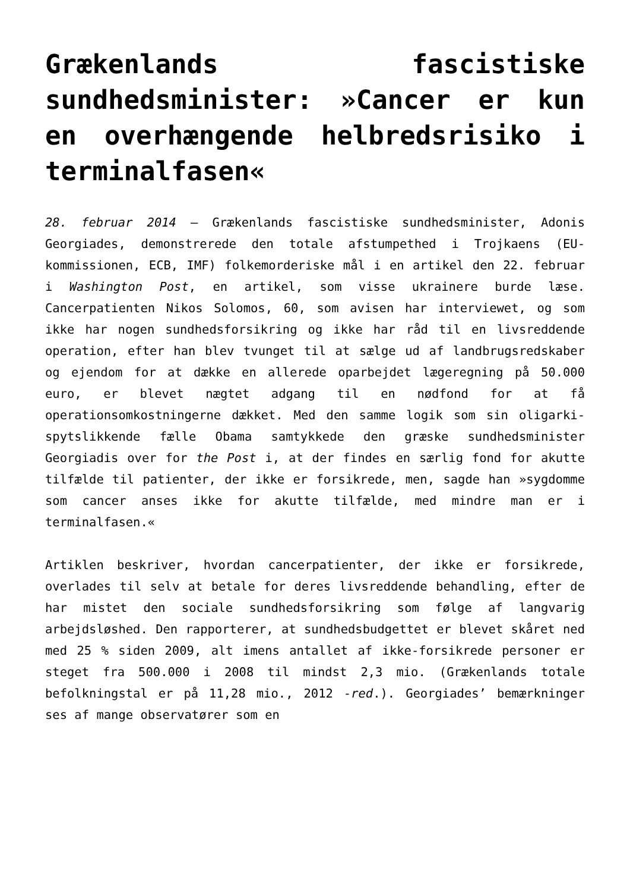Grækenlands fascistiske sundhedsminister: »Cancer er kun en overhængende helbredsrisiko i terminalfasen«
28. februar 2014 – Grækenlands fascistiske sundhedsminister, Adonis Georgiades, demonstrerede den totale afstumpethed i Trojkaens (EU-kommissionen, ECB, IMF) folkemorderiske mål i en artikel den 22. februar i Washington Post, en artikel, som visse ukrainere burde læse. Cancerpatienten Nikos Solomos, 60, som avisen har interviewet, og som ikke har nogen sundhedsforsikring og ikke har råd til en livsreddende operation, efter han blev tvunget til at sælge ud af landbrugsredskaber og ejendom for at dække en allerede oparbejdet lægeregning på 50.000 euro, er blevet nægtet adgang til en nødfond for at få operationsomkostningerne dækket. Med den samme logik som sin oligarki-spytslikkende fælle Obama samtykkede den græske sundhedsminister Georgiadis over for the Post i, at der findes en særlig fond for akutte tilfælde til patienter, der ikke er forsikrede, men, sagde han »sygdomme som cancer anses ikke for akutte tilfælde, med mindre man er i terminalfasen.«
Artiklen beskriver, hvordan cancerpatienter, der ikke er forsikrede, overlades til selv at betale for deres livsreddende behandling, efter de har mistet den sociale sundhedsforsikring som følge af langvarig arbejdsløshed. Den rapporterer, at sundhedsbudgettet er blevet skåret ned med 25 % siden 2009, alt imens antallet af ikke-forsikrede personer er steget fra 500.000 i 2008 til mindst 2,3 mio. (Grækenlands totale befolkningstal er på 11,28 mio., 2012 -red.). Georgiades’ bemærkninger ses af mange observatører som en